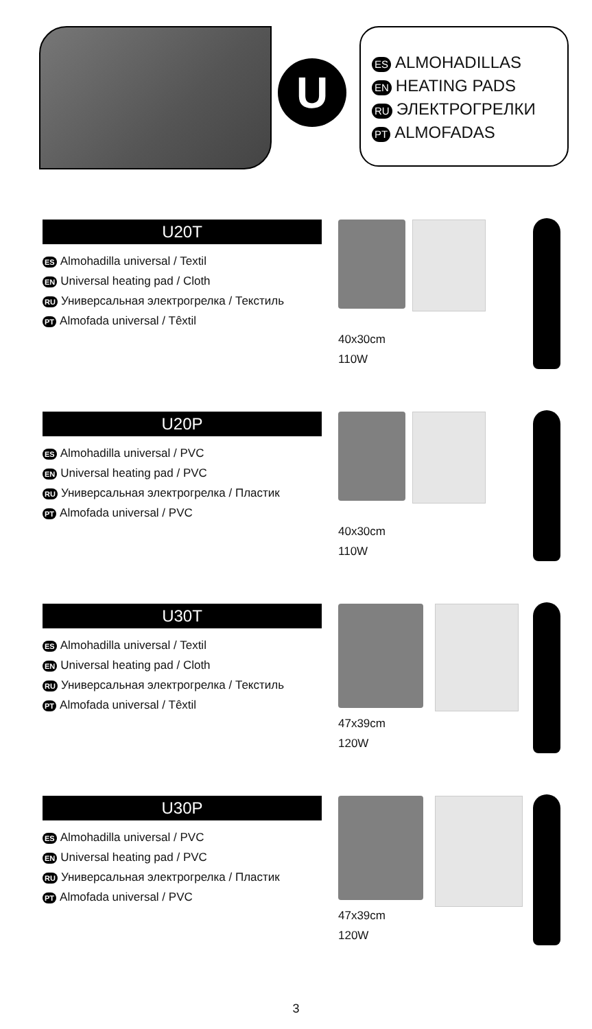U
ES ALMOHADILLAS
EN HEATING PADS
RU ЭЛЕКТРОГРЕЛКИ
PT ALMOFADAS
U20T
ES Almohadilla universal / Textil
EN Universal heating pad / Cloth
RU Универсальная электрогрелка / Текстиль
PT Almofada universal / Têxtil
40x30cm
110W
U20P
ES Almohadilla universal / PVC
EN Universal heating pad / PVC
RU Универсальная электрогрелка / Пластик
PT Almofada universal / PVC
40x30cm
110W
U30T
ES Almohadilla universal / Textil
EN Universal heating pad / Cloth
RU Универсальная электрогрелка / Текстиль
PT Almofada universal / Têxtil
47x39cm
120W
U30P
ES Almohadilla universal / PVC
EN Universal heating pad / PVC
RU Универсальная электрогрелка / Пластик
PT Almofada universal / PVC
47x39cm
120W
3